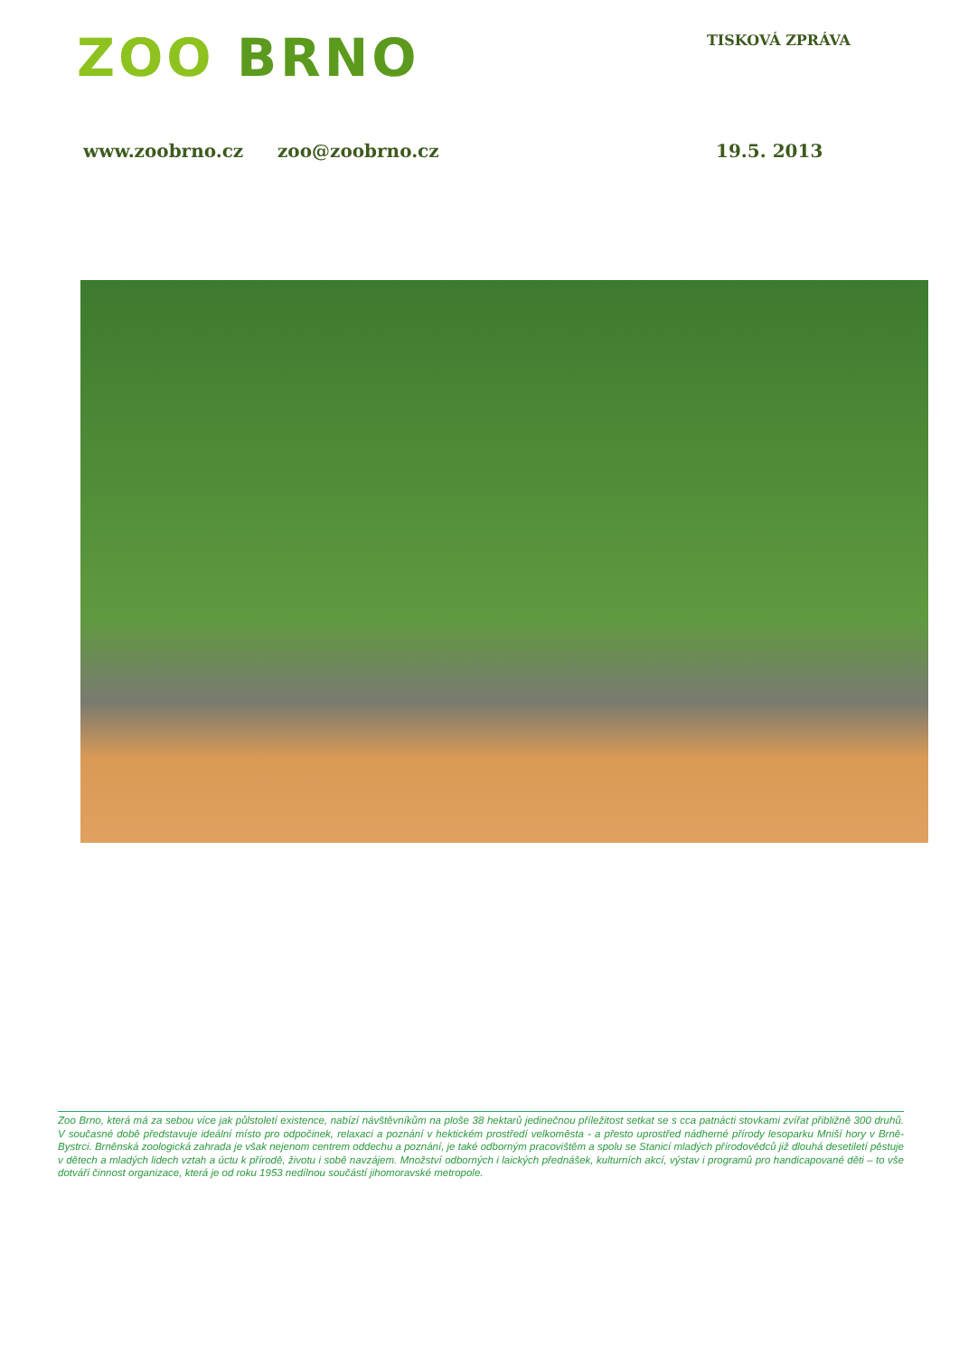ZOO BRNO
TISKOVÁ ZPRÁVA
www.zoobrno.cz zoo@zoobrno.cz 19.5. 2013
Zoo Brno, která má za sebou více jak půlstoletí existence, nabízí návštěvníkům na ploše 38 hektarů jedinečnou příležitost setkat se s cca patnácti stovkami zvířat přibližně 300 druhů. V současné době představuje ideální místo pro odpočinek, relaxaci a poznání v hektickém prostředí velkoměsta - a přesto uprostřed nádherné přírody lesoparku Mniší hory v Brně-Bystrci. Brněnská zoologická zahrada je však nejenom centrem oddechu a poznání, je také odborným pracovištěm a spolu se Stanicí mladých přírodovědců již dlouhá desetiletí pěstuje v dětech a mladých lidech vztah a úctu k přírodě, životu i sobě navzájem. Množství odborných i laických přednášek, kulturních akcí, výstav i programů pro handicapované děti – to vše dotváří činnost organizace, která je od roku 1953 nedílnou součástí jihomoravské metropole.